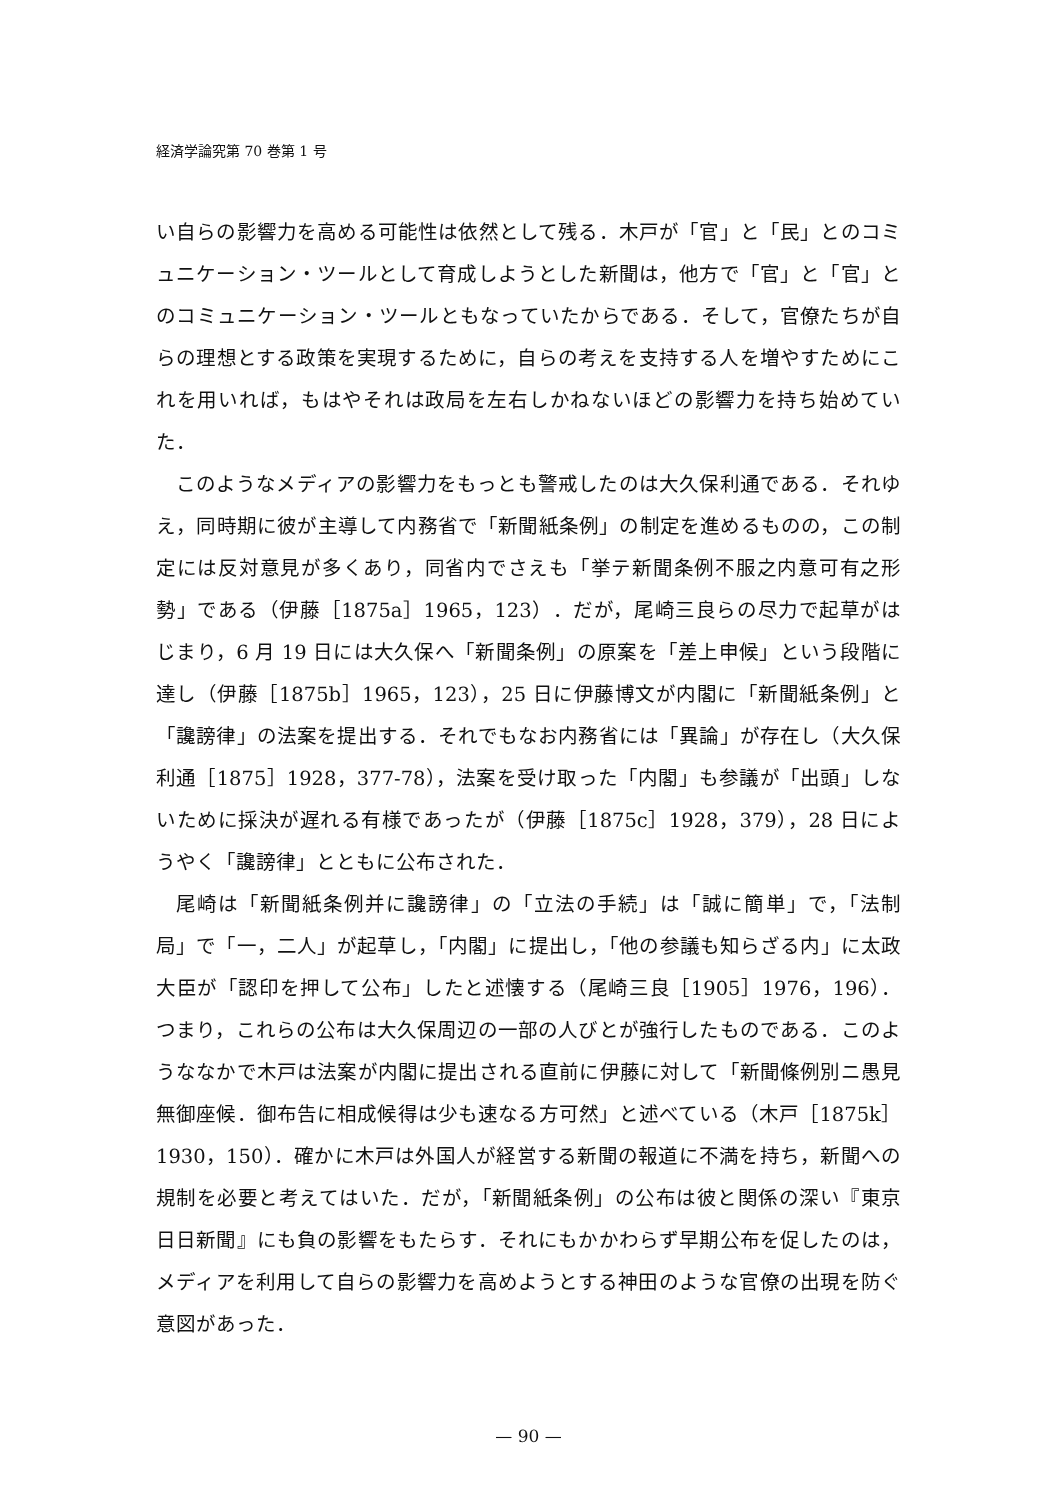経済学論究第 70 巻第 1 号
い自らの影響力を高める可能性は依然として残る．木戸が「官」と「民」とのコミュニケーション・ツールとして育成しようとした新聞は，他方で「官」と「官」とのコミュニケーション・ツールともなっていたからである．そして，官僚たちが自らの理想とする政策を実現するために，自らの考えを支持する人を増やすためにこれを用いれば，もはやそれは政局を左右しかねないほどの影響力を持ち始めていた．
このようなメディアの影響力をもっとも警戒したのは大久保利通である．それゆえ，同時期に彼が主導して内務省で「新聞紙条例」の制定を進めるものの，この制定には反対意見が多くあり，同省内でさえも「挙テ新聞条例不服之内意可有之形勢」である（伊藤［1875a］1965，123）．だが，尾崎三良らの尽力で起草がはじまり，6 月 19 日には大久保へ「新聞条例」の原案を「差上申候」という段階に達し（伊藤［1875b］1965，123），25 日に伊藤博文が内閣に「新聞紙条例」と「讒謗律」の法案を提出する．それでもなお内務省には「異論」が存在し（大久保利通［1875］1928，377-78），法案を受け取った「内閣」も参議が「出頭」しないために採決が遅れる有様であったが（伊藤［1875c］1928，379），28 日にようやく「讒謗律」とともに公布された．
尾崎は「新聞紙条例并に讒謗律」の「立法の手続」は「誠に簡単」で，「法制局」で「一，二人」が起草し，「内閣」に提出し，「他の参議も知らざる内」に太政大臣が「認印を押して公布」したと述懐する（尾崎三良［1905］1976，196）．つまり，これらの公布は大久保周辺の一部の人びとが強行したものである．このようななかで木戸は法案が内閣に提出される直前に伊藤に対して「新聞條例別ニ愚見無御座候．御布告に相成候得は少も速なる方可然」と述べている（木戸［1875k］1930，150）．確かに木戸は外国人が経営する新聞の報道に不満を持ち，新聞への規制を必要と考えてはいた．だが，「新聞紙条例」の公布は彼と関係の深い『東京日日新聞』にも負の影響をもたらす．それにもかかわらず早期公布を促したのは，メディアを利用して自らの影響力を高めようとする神田のような官僚の出現を防ぐ意図があった．
— 90 —